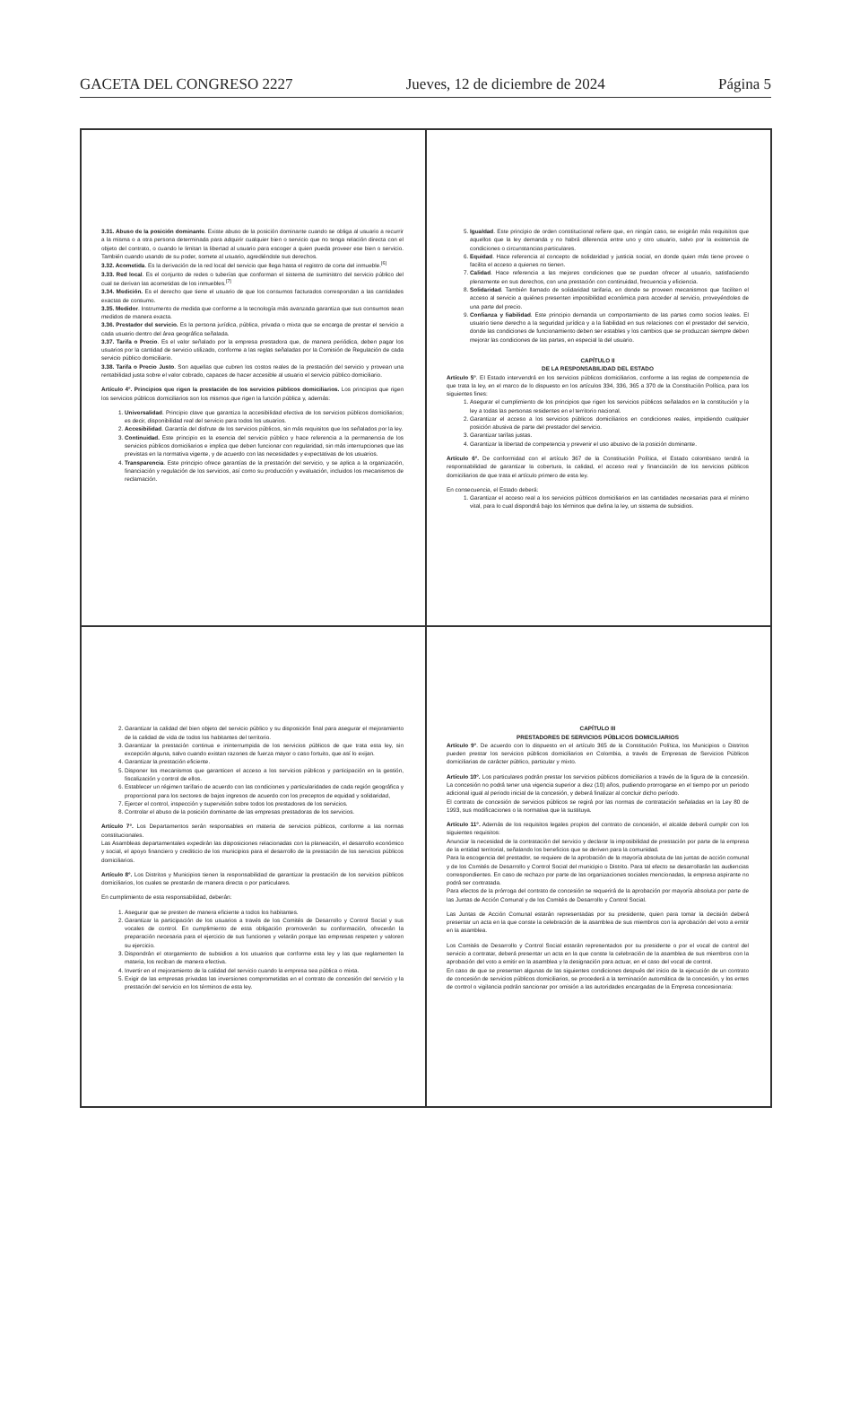GACETA DEL CONGRESO 2227 Jueves, 12 de diciembre de 2024 Página 5
3.31. Abuso de la posición dominante. Existe abuso de la posición dominante cuando se obliga al usuario a recurrir a la misma o a otra persona determinada para adquirir cualquier bien o servicio que no tenga relación directa con el objeto del contrato, o cuando le limitan la libertad al usuario para escoger a quien pueda proveer ese bien o servicio. También cuando usando de su poder, somete al usuario, agrediéndole sus derechos.
3.32. Acometida. Es la derivación de la red local del servicio que llega hasta el registro de corte del inmueble.<sup>[6]</sup>
3.33. Red local. Es el conjunto de redes o tuberías que conforman el sistema de suministro del servicio público del cual se derivan las acometidas de los inmuebles.<sup>[7]</sup>
3.34. Medición. Es el derecho que tiene el usuario de que los consumos facturados correspondan a las cantidades exactas de consumo.
3.35. Medidor. Instrumento de medida que conforme a la tecnología más avanzada garantiza que sus consumos sean medidos de manera exacta.
3.36. Prestador del servicio. Es la persona jurídica, pública, privada o mixta que se encarga de prestar el servicio a cada usuario dentro del área geográfica señalada.
3.37. Tarifa o Precio. Es el valor señalado por la empresa prestadora que, de manera periódica, deben pagar los usuarios por la cantidad de servicio utilizado, conforme a las reglas señaladas por la Comisión de Regulación de cada servicio público domiciliario.
3.38. Tarifa o Precio Justo. Son aquellas que cubren los costos reales de la prestación del servicio y provean una rentabilidad justa sobre el valor cobrado, capaces de hacer accesible al usuario el servicio público domiciliario.
Artículo 4°. Principios que rigen la prestación de los servicios públicos domiciliarios. Los principios que rigen los servicios públicos domiciliarios son los mismos que rigen la función pública y, además:
1. Universalidad. Principio clave que garantiza la accesibilidad efectiva de los servicios públicos domiciliarios; es decir, disponibilidad real del servicio para todos los usuarios.
2. Accesibilidad. Garantía del disfrute de los servicios públicos, sin más requisitos que los señalados por la ley.
3. Continuidad. Este principio es la esencia del servicio público y hace referencia a la permanencia de los servicios públicos domiciliarios e implica que deben funcionar con regularidad, sin más interrupciones que las previstas en la normativa vigente, y de acuerdo con las necesidades y expectativas de los usuarios.
4. Transparencia. Este principio ofrece garantías de la prestación del servicio, y se aplica a la organización, financiación y regulación de los servicios, así como su producción y evaluación, incluidos los mecanismos de reclamación.
5. Igualdad. Este principio de orden constitucional refiere que, en ningún caso, se exigirán más requisitos que aquellos que la ley demanda y no habrá diferencia entre uno y otro usuario, salvo por la existencia de condiciones o circunstancias particulares.
6. Equidad. Hace referencia al concepto de solidaridad y justicia social, en donde quien más tiene provee o facilita el acceso a quienes no tienen.
7. Calidad. Hace referencia a las mejores condiciones que se puedan ofrecer al usuario, satisfaciendo plenamente en sus derechos, con una prestación con continuidad, frecuencia y eficiencia.
8. Solidaridad. También llamado de solidaridad tarifaria, en donde se proveen mecanismos que faciliten el acceso al servicio a quiénes presenten imposibilidad económica para acceder al servicio, proveyéndoles de una parte del precio.
9. Confianza y fiabilidad. Este principio demanda un comportamiento de las partes como socios leales. El usuario tiene derecho a la seguridad jurídica y a la fiabilidad en sus relaciones con el prestador del servicio, donde las condiciones de funcionamiento deben ser estables y los cambios que se produzcan siempre deben mejorar las condiciones de las partes, en especial la del usuario.
CAPÍTULO II
DE LA RESPONSABILIDAD DEL ESTADO
Artículo 5°. El Estado intervendrá en los servicios públicos domiciliarios, conforme a las reglas de competencia de que trata la ley, en el marco de lo dispuesto en los artículos 334, 336, 365 a 370 de la Constitución Política, para los siguientes fines:
1. Asegurar el cumplimiento de los principios que rigen los servicios públicos señalados en la constitución y la ley a todas las personas residentes en el territorio nacional.
2. Garantizar el acceso a los servicios públicos domiciliarios en condiciones reales, impidiendo cualquier posición abusiva de parte del prestador del servicio.
3. Garantizar tarifas justas.
4. Garantizar la libertad de competencia y prevenir el uso abusivo de la posición dominante.
Artículo 6°. De conformidad con el artículo 367 de la Constitución Política, el Estado colombiano tendrá la responsabilidad de garantizar la cobertura, la calidad, el acceso real y financiación de los servicios públicos domiciliarios de que trata el artículo primero de esta ley.
En consecuencia, el Estado deberá:
1. Garantizar el acceso real a los servicios públicos domiciliarios en las cantidades necesarias para el mínimo vital, para lo cual dispondrá bajo los términos que defina la ley, un sistema de subsidios.
2. Garantizar la calidad del bien objeto del servicio público y su disposición final para asegurar el mejoramiento de la calidad de vida de todos los habitantes del territorio.
3. Garantizar la prestación continua e ininterrumpida de los servicios públicos de que trata esta ley, sin excepción alguna, salvo cuando existan razones de fuerza mayor o caso fortuito, que así lo exijan.
4. Garantizar la prestación eficiente.
5. Disponer los mecanismos que garanticen el acceso a los servicios públicos y participación en la gestión, fiscalización y control de ellos.
6. Establecer un régimen tarifario de acuerdo con las condiciones y particularidades de cada región geográfica y proporcional para los sectores de bajos ingresos de acuerdo con los preceptos de equidad y solidaridad,
7. Ejercer el control, inspección y supervisión sobre todos los prestadores de los servicios.
8. Controlar el abuso de la posición dominante de las empresas prestadoras de los servicios.
Artículo 7°. Los Departamentos serán responsables en materia de servicios públicos, conforme a las normas constitucionales.
Las Asambleas departamentales expedirán las disposiciones relacionadas con la planeación, el desarrollo económico y social, el apoyo financiero y crediticio de los municipios para el desarrollo de la prestación de los servicios públicos domiciliarios.
Artículo 8°. Los Distritos y Municipios tienen la responsabilidad de garantizar la prestación de los servicios públicos domiciliarios, los cuales se prestarán de manera directa o por particulares.
En cumplimiento de esta responsabilidad, deberán:
1. Asegurar que se presten de manera eficiente a todos los habitantes.
2. Garantizar la participación de los usuarios a través de los Comités de Desarrollo y Control Social y sus vocales de control. En cumplimiento de esta obligación promoverán su conformación, ofrecerán la preparación necesaria para el ejercicio de sus funciones y velarán porque las empresas respeten y valoren su ejercicio.
3. Dispondrán el otorgamiento de subsidios a los usuarios que conforme esta ley y las que reglamenten la materia, los reciban de manera efectiva.
4. Invertir en el mejoramiento de la calidad del servicio cuando la empresa sea pública o mixta.
5. Exigir de las empresas privadas las inversiones comprometidas en el contrato de concesión del servicio y la prestación del servicio en los términos de esta ley.
CAPÍTULO III
PRESTADORES DE SERVICIOS PÚBLICOS DOMICILIARIOS
Artículo 9°. De acuerdo con lo dispuesto en el artículo 365 de la Constitución Política, los Municipios o Distritos pueden prestar los servicios públicos domiciliarios en Colombia, a través de Empresas de Servicios Públicos domiciliarias de carácter público, particular y mixto.
Artículo 10°. Los particulares podrán prestar los servicios públicos domiciliarios a través de la figura de la concesión. La concesión no podrá tener una vigencia superior a diez (10) años, pudiendo prorrogarse en el tiempo por un periodo adicional igual al periodo inicial de la concesión, y deberá finalizar al concluir dicho período.
El contrato de concesión de servicios públicos se regirá por las normas de contratación señaladas en la Ley 80 de 1993, sus modificaciones o la normativa que la sustituya.
Artículo 11°. Además de los requisitos legales propios del contrato de concesión, el alcalde deberá cumplir con los siguientes requisitos:
Anunciar la necesidad de la contratación del servicio y declarar la imposibilidad de prestación por parte de la empresa de la entidad territorial, señalando los beneficios que se deriven para la comunidad.
Para la escogencia del prestador, se requiere de la aprobación de la mayoría absoluta de las juntas de acción comunal y de los Comités de Desarrollo y Control Social del municipio o Distrito. Para tal efecto se desarrollarán las audiencias correspondientes. En caso de rechazo por parte de las organizaciones sociales mencionadas, la empresa aspirante no podrá ser contratada.
Para efectos de la prórroga del contrato de concesión se requerirá de la aprobación por mayoría absoluta por parte de las Juntas de Acción Comunal y de los Comités de Desarrollo y Control Social.
Las Juntas de Acción Comunal estarán representadas por su presidente, quien para tomar la decisión deberá presentar un acta en la que conste la celebración de la asamblea de sus miembros con la aprobación del voto a emitir en la asamblea.
Los Comités de Desarrollo y Control Social estarán representados por su presidente o por el vocal de control del servicio a contratar, deberá presentar un acta en la que conste la celebración de la asamblea de sus miembros con la aprobación del voto a emitir en la asamblea y la designación para actuar, en el caso del vocal de control.
En caso de que se presenten algunas de las siguientes condiciones después del inicio de la ejecución de un contrato de concesión de servicios públicos domiciliarios, se procederá a la terminación automática de la concesión, y los entes de control o vigilancia podrán sancionar por omisión a las autoridades encargadas de la Empresa concesionaria: